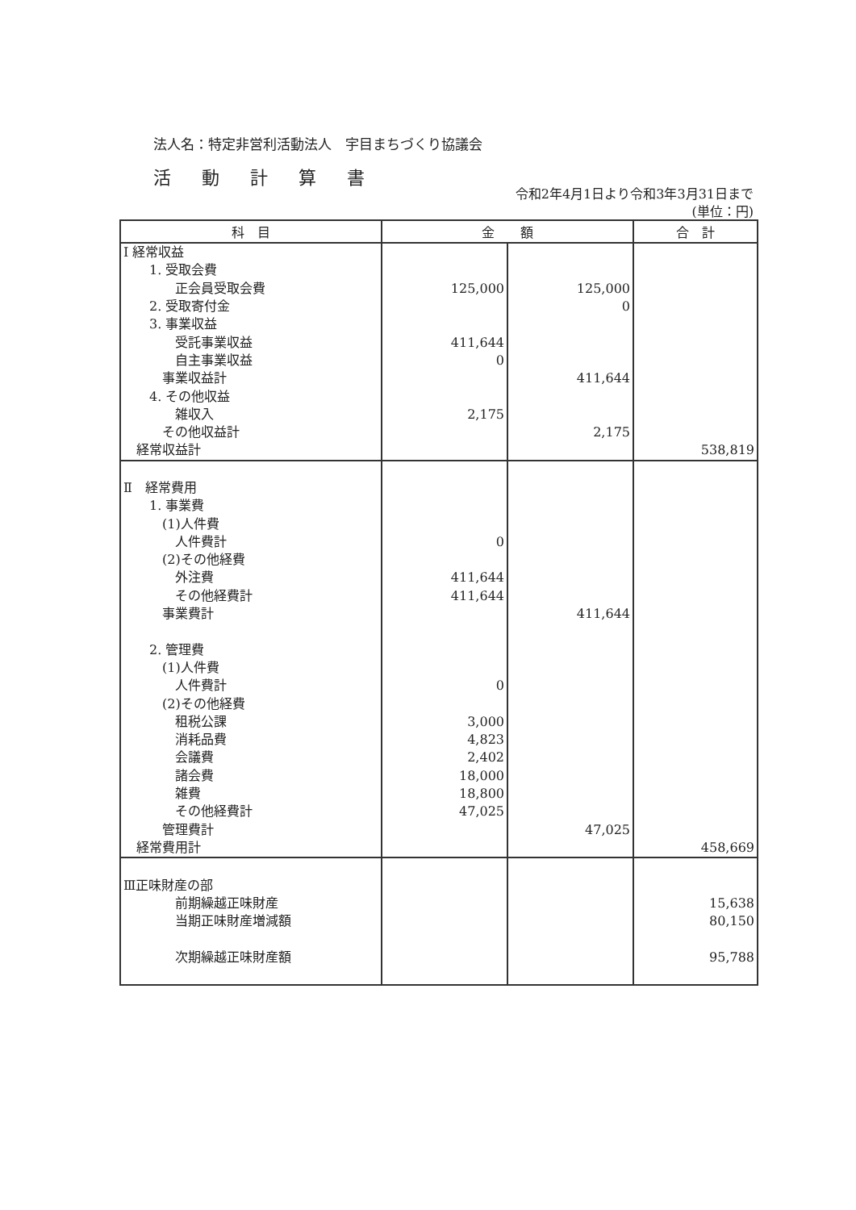法人名：特定非営利活動法人　宇目まちづくり協議会
活動計算書
令和2年4月1日より令和3年3月31日まで
(単位：円)
| 科 目 | 金 額 | | 合 計 |
| --- | --- | --- | --- |
| Ⅰ 経常収益 | | | |
| 1. 受取会費 | | | |
| 正会員受取会費 | 125,000 | 125,000 | |
| 2. 受取寄付金 | | 0 | |
| 3. 事業収益 | | | |
| 受託事業収益 | 411,644 | | |
| 自主事業収益 | 0 | | |
| 事業収益計 | | 411,644 | |
| 4. その他収益 | | | |
| 雑収入 | 2,175 | | |
| その他収益計 | | 2,175 | |
| 経常収益計 | | | 538,819 |
| Ⅱ 経常費用 | | | |
| 1. 事業費 | | | |
| (1)人件費 | | | |
| 人件費計 | 0 | | |
| (2)その他経費 | | | |
| 外注費 | 411,644 | | |
| その他経費計 | 411,644 | | |
| 事業費計 | | 411,644 | |
| 2. 管理費 | | | |
| (1)人件費 | | | |
| 人件費計 | 0 | | |
| (2)その他経費 | | | |
| 租税公課 | 3,000 | | |
| 消耗品費 | 4,823 | | |
| 会議費 | 2,402 | | |
| 諸会費 | 18,000 | | |
| 雑費 | 18,800 | | |
| その他経費計 | 47,025 | | |
| 管理費計 | | 47,025 | |
| 経常費用計 | | | 458,669 |
| Ⅲ正味財産の部 | | | |
| 前期繰越正味財産 | | | 15,638 |
| 当期正味財産増減額 | | | 80,150 |
| 次期繰越正味財産額 | | | 95,788 |